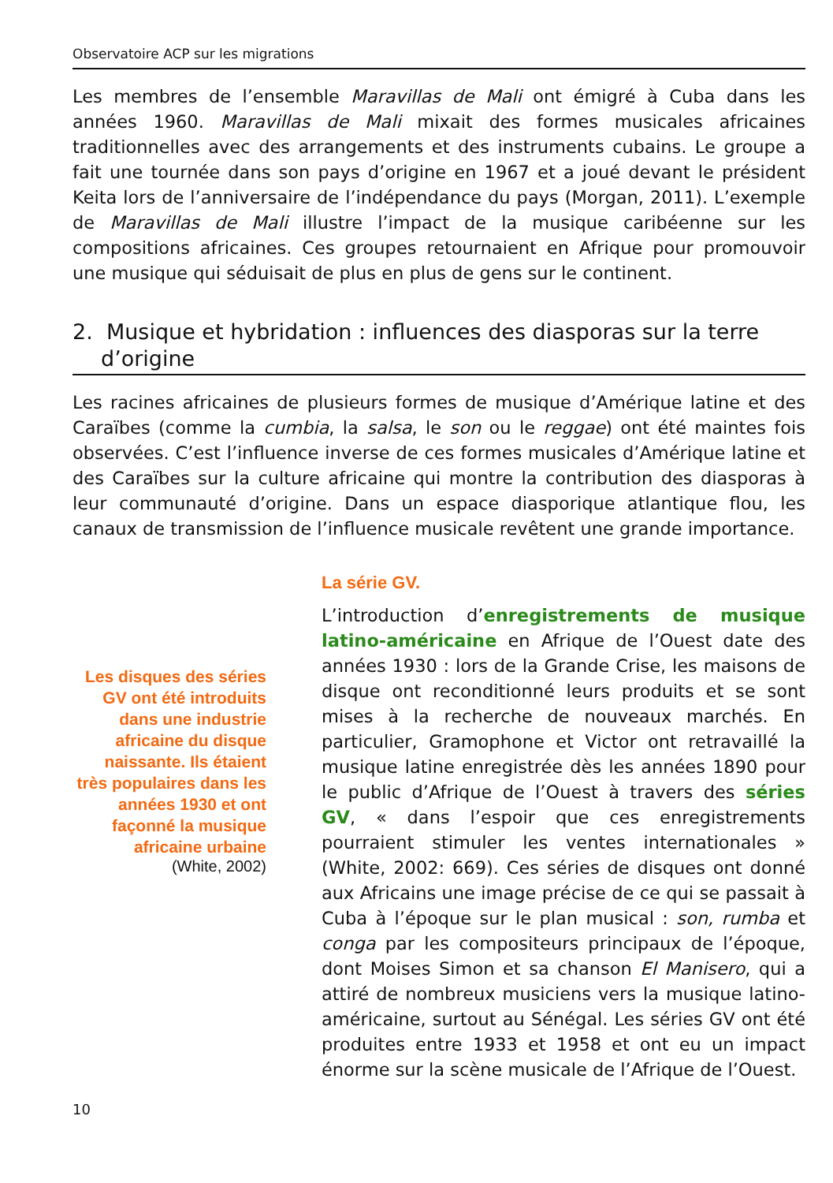Observatoire ACP sur les migrations
Les membres de l’ensemble Maravillas de Mali ont émigré à Cuba dans les années 1960. Maravillas de Mali mixait des formes musicales africaines traditionnelles avec des arrangements et des instruments cubains. Le groupe a fait une tournée dans son pays d’origine en 1967 et a joué devant le président Keita lors de l’anniversaire de l’indépendance du pays (Morgan, 2011). L’exemple de Maravillas de Mali illustre l’impact de la musique caribéenne sur les compositions africaines. Ces groupes retournaient en Afrique pour promouvoir une musique qui séduisait de plus en plus de gens sur le continent.
2. Musique et hybridation : influences des diasporas sur la terre d’origine
Les racines africaines de plusieurs formes de musique d’Amérique latine et des Caraïbes (comme la cumbia, la salsa, le son ou le reggae) ont été maintes fois observées. C’est l’influence inverse de ces formes musicales d’Amérique latine et des Caraïbes sur la culture africaine qui montre la contribution des diasporas à leur communauté d’origine. Dans un espace diasporique atlantique flou, les canaux de transmission de l’influence musicale revêtent une grande importance.
Les disques des séries GV ont été introduits dans une industrie africaine du disque naissante. Ils étaient très populaires dans les années 1930 et ont façonné la musique africaine urbaine
(White, 2002)
La série GV.
L’introduction d’enregistrements de musique latino-américaine en Afrique de l’Ouest date des années 1930 : lors de la Grande Crise, les maisons de disque ont reconditionné leurs produits et se sont mises à la recherche de nouveaux marchés. En particulier, Gramophone et Victor ont retravaillé la musique latine enregistrée dès les années 1890 pour le public d’Afrique de l’Ouest à travers des séries GV, « dans l’espoir que ces enregistrements pourraient stimuler les ventes internationales » (White, 2002: 669). Ces séries de disques ont donné aux Africains une image précise de ce qui se passait à Cuba à l’époque sur le plan musical : son, rumba et conga par les compositeurs principaux de l’époque, dont Moises Simon et sa chanson El Manisero, qui a attiré de nombreux musiciens vers la musique latino-américaine, surtout au Sénégal. Les séries GV ont été produites entre 1933 et 1958 et ont eu un impact énorme sur la scène musicale de l’Afrique de l’Ouest.
10